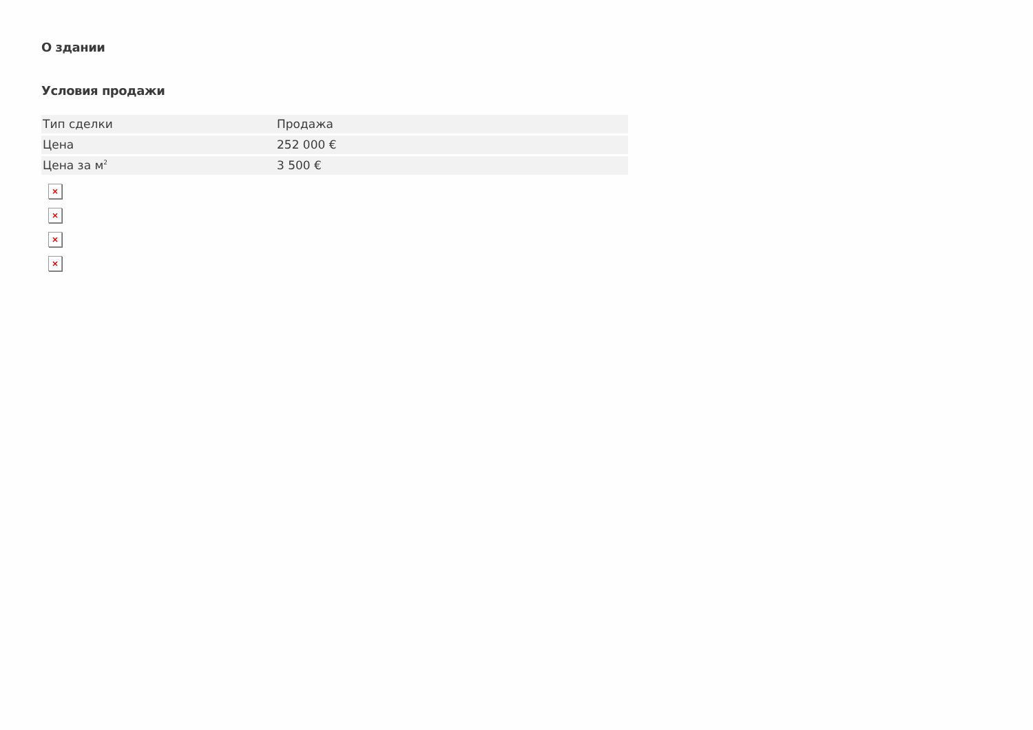О здании
Условия продажи
| Тип сделки | Продажа |
| Цена | 252 000 € |
| Цена за м<sup>2</sup> | 3 500 € |
×
×
×
×